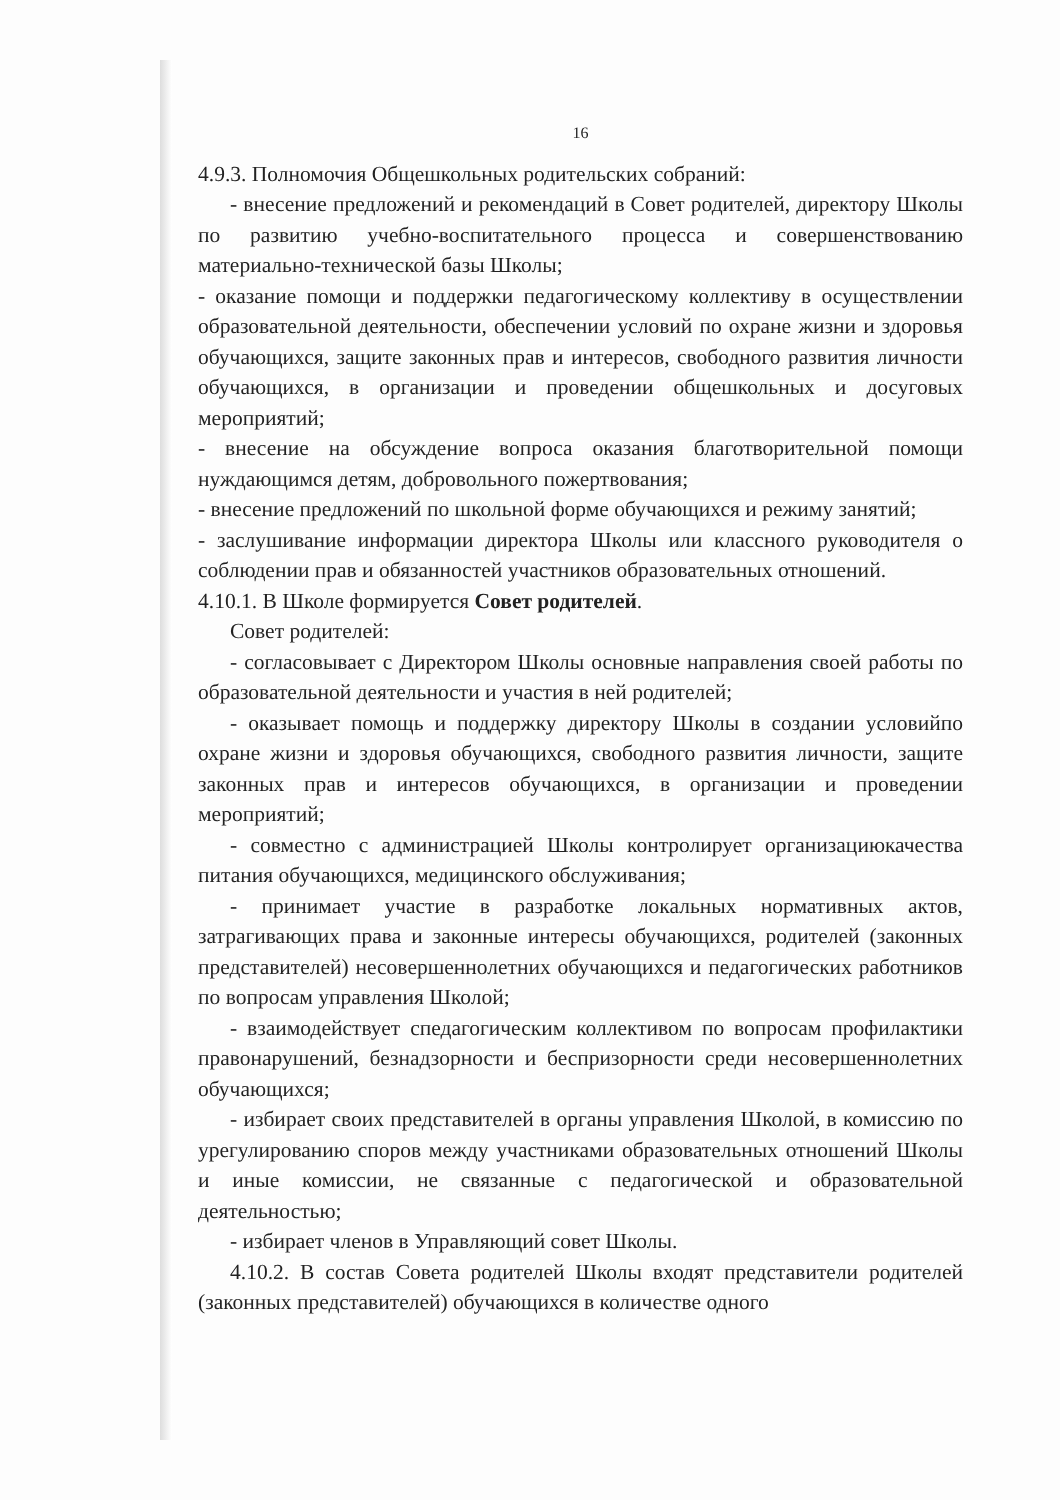16
4.9.3. Полномочия Общешкольных родительских собраний:
- внесение предложений и рекомендаций в Совет родителей, директору Школы по развитию учебно-воспитательного процесса и совершенствованию материально-технической базы Школы;
- оказание помощи и поддержки педагогическому коллективу в осуществлении образовательной деятельности, обеспечении условий по охране жизни и здоровья обучающихся, защите законных прав и интересов, свободного развития личности обучающихся, в организации и проведении общешкольных и досуговых мероприятий;
- внесение на обсуждение вопроса оказания благотворительной помощи нуждающимся детям, добровольного пожертвования;
- внесение предложений по школьной форме обучающихся и режиму занятий;
- заслушивание информации директора Школы или классного руководителя о соблюдении прав и обязанностей участников образовательных отношений.
4.10.1. В Школе формируется Совет родителей.
Совет родителей:
- согласовывает с Директором Школы основные направления своей работы по образовательной деятельности и участия в ней родителей;
- оказывает помощь и поддержку директору Школы в создании условийпо охране жизни и здоровья обучающихся, свободного развития личности, защите законных прав и интересов обучающихся, в организации и проведении мероприятий;
- совместно с администрацией Школы контролирует организациюкачества питания обучающихся, медицинского обслуживания;
- принимает участие в разработке локальных нормативных актов, затрагивающих права и законные интересы обучающихся, родителей (законных представителей) несовершеннолетних обучающихся и педагогических работников по вопросам управления Школой;
- взаимодействует спедагогическим коллективом по вопросам профилактики правонарушений, безнадзорности и беспризорности среди несовершеннолетних обучающихся;
- избирает своих представителей в органы управления Школой, в комиссию по урегулированию споров между участниками образовательных отношений Школы и иные комиссии, не связанные с педагогической и образовательной деятельностью;
- избирает членов в Управляющий совет Школы.
4.10.2. В состав Совета родителей Школы входят представители родителей (законных представителей) обучающихся в количестве одного